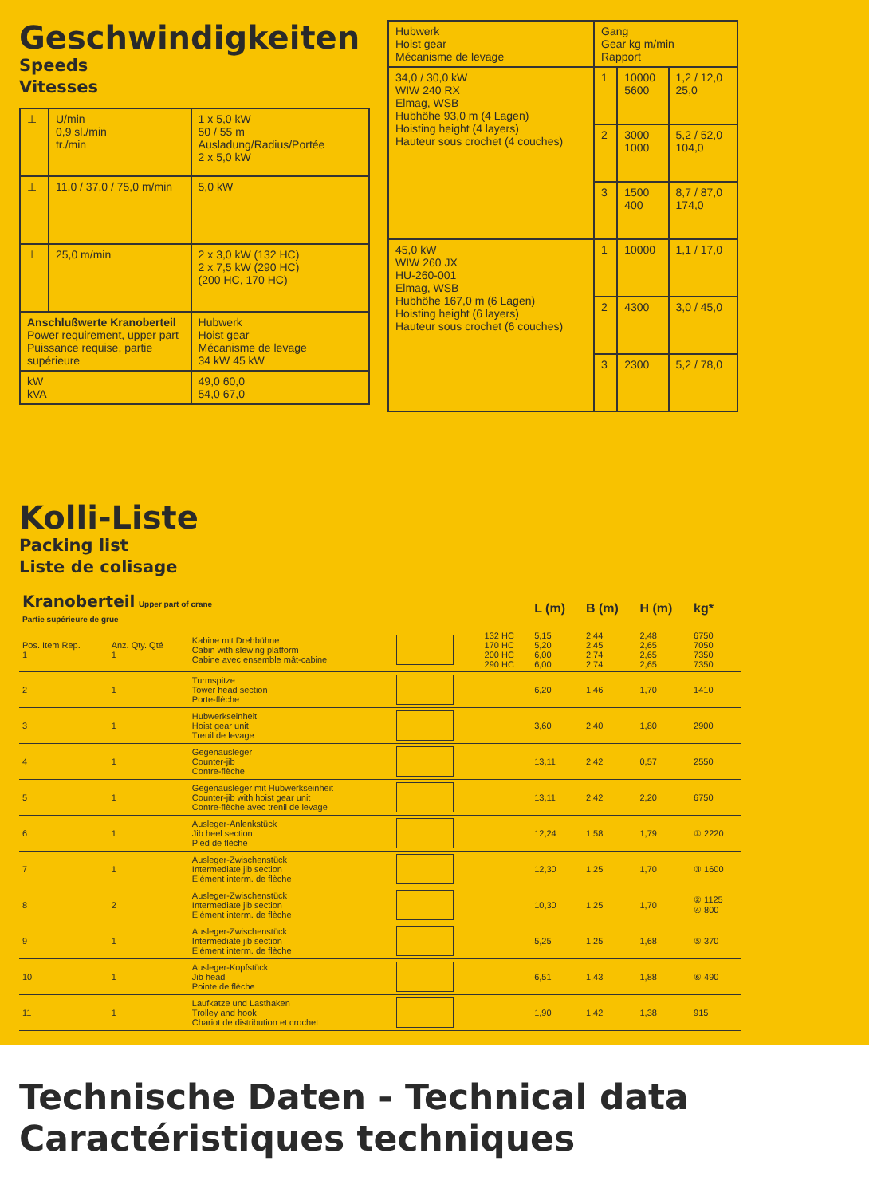Geschwindigkeiten
Speeds
Vitesses
| ⊥ | U/min 0,9 sl./min tr./min | 1 x 5,0 kW 50 / 55 m Ausladung/Radius/Portée 2 x 5,0 kW |
| ⊥ | 11,0 / 37,0 / 75,0 m/min | 5,0 kW |
| ⊥ | 25,0 m/min | 2 x 3,0 kW (132 HC) 2 x 7,5 kW (290 HC) (200 HC, 170 HC) |
| Anschlußwerte Kranoberteil Power requirement, upper part Puissance requise, partie supérieure | | Hubwerk Hoist gear Mécanisme de levage 34 kW 45 kW |
| kW kVA | | 49,0 60,0 54,0 67,0 |
| Hubwerk Hoist gear Mécanisme de levage | Gang Gear kg m/min Rapport | | |
| --- | --- | --- | --- |
| 34,0 / 30,0 kW WIW 240 RX Elmag, WSB Hubhöhe 93,0 m (4 Lagen) Hoisting height (4 layers) Hauteur sous crochet (4 couches) | 1 | 10000 5600 | 1,2 / 12,0 25,0 |
| | 2 | 3000 1000 | 5,2 / 52,0 104,0 |
| | 3 | 1500 400 | 8,7 / 87,0 174,0 |
| 45,0 kW WIW 260 JX HU-260-001 Elmag, WSB Hubhöhe 167,0 m (6 Lagen) Hoisting height (6 layers) Hauteur sous crochet (6 couches) | 1 | 10000 | 1,1 / 17,0 |
| | 2 | 4300 | 3,0 / 45,0 |
| | 3 | 2300 | 5,2 / 78,0 |
Kolli-Liste
Packing list
Liste de colisage
| Kranoberteil Upper part of crane Partie supérieure de grue | | | | | L (m) | B (m) | H (m) | kg* |
| --- | --- | --- | --- | --- | --- | --- | --- | --- |
| Pos. Item Rep. 1 | Anz. Qty. Qté 1 | Kabine mit Drehbühne Cabin with slewing platform Cabine avec ensemble mât-cabine | | 132 HC 170 HC 200 HC 290 HC | 5,15 5,20 6,00 6,00 | 2,44 2,45 2,74 2,74 | 2,48 2,65 2,65 2,65 | 6750 7050 7350 7350 |
| 2 | 1 | Turmspitze Tower head section Porte-flèche | | | 6,20 | 1,46 | 1,70 | 1410 |
| 3 | 1 | Hubwerkseinheit Hoist gear unit Treuil de levage | | | 3,60 | 2,40 | 1,80 | 2900 |
| 4 | 1 | Gegenausleger Counter-jib Contre-flèche | | | 13,11 | 2,42 | 0,57 | 2550 |
| 5 | 1 | Gegenausleger mit Hubwerkseinheit Counter-jib with hoist gear unit Contre-flèche avec trenil de levage | | | 13,11 | 2,42 | 2,20 | 6750 |
| 6 | 1 | Ausleger-Anlenkstück Jib heel section Pied de flèche | | | 12,24 | 1,58 | 1,79 | ① 2220 |
| 7 | 1 | Ausleger-Zwischenstück Intermediate jib section Elément interm. de flèche | | | 12,30 | 1,25 | 1,70 | ③ 1600 |
| 8 | 2 | Ausleger-Zwischenstück Intermediate jib section Elément interm. de flèche | | | 10,30 | 1,25 | 1,70 | ② 1125 ④ 800 |
| 9 | 1 | Ausleger-Zwischenstück Intermediate jib section Elément interm. de flèche | | | 5,25 | 1,25 | 1,68 | ⑤ 370 |
| 10 | 1 | Ausleger-Kopfstück Jib head Pointe de flèche | | | 6,51 | 1,43 | 1,88 | ⑥ 490 |
| 11 | 1 | Laufkatze und Lasthaken Trolley and hook Chariot de distribution et crochet | | | 1,90 | 1,42 | 1,38 | 915 |
Technische Daten - Technical data
Caractéristiques techniques